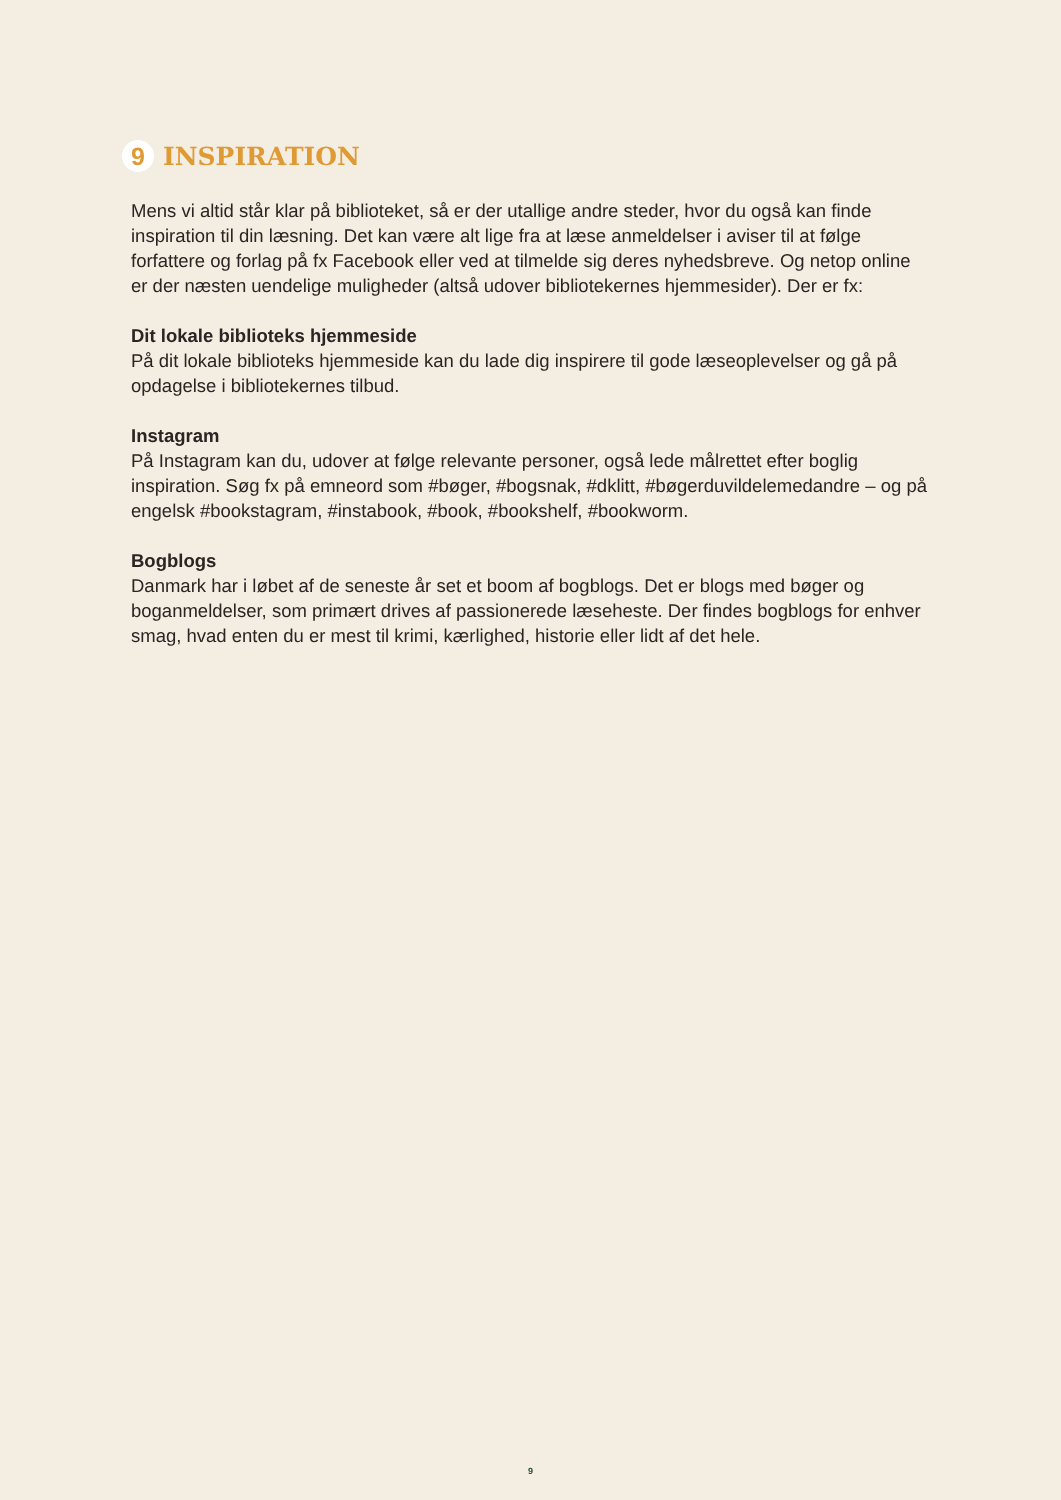9 INSPIRATION
Mens vi altid står klar på biblioteket, så er der utallige andre steder, hvor du også kan finde inspiration til din læsning. Det kan være alt lige fra at læse anmeldelser i aviser til at følge forfattere og forlag på fx Facebook eller ved at tilmelde sig deres nyhedsbreve. Og netop online er der næsten uendelige muligheder (altså udover bibliotekernes hjemmesider). Der er fx:
Dit lokale biblioteks hjemmeside
På dit lokale biblioteks hjemmeside kan du lade dig inspirere til gode læseoplevelser og gå på opdagelse i bibliotekernes tilbud.
Instagram
På Instagram kan du, udover at følge relevante personer, også lede målrettet efter boglig inspiration. Søg fx på emneord som #bøger, #bogsnak, #dklitt, #bøgerduvildelemedandre – og på engelsk #bookstagram, #instabook, #book, #bookshelf, #bookworm.
Bogblogs
Danmark har i løbet af de seneste år set et boom af bogblogs. Det er blogs med bøger og boganmeldelser, som primært drives af passionerede læseheste. Der findes bogblogs for enhver smag, hvad enten du er mest til krimi, kærlighed, historie eller lidt af det hele.
9